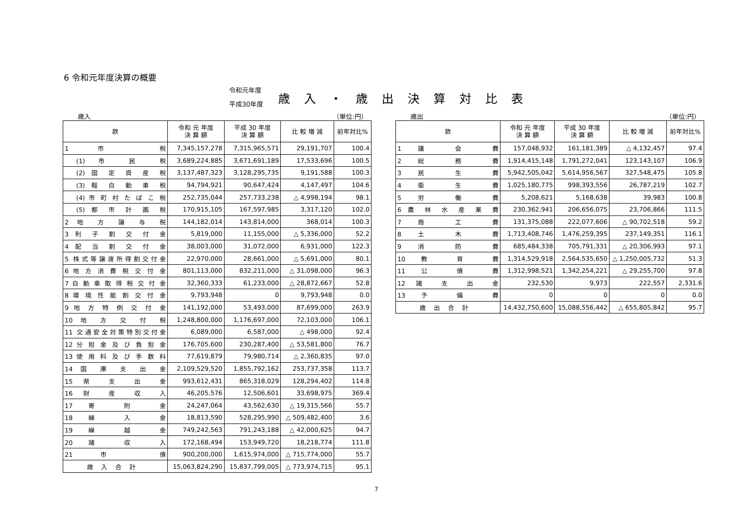6 令和元年度決算の概要
令和元年度
平成30年度
歳入・歳出決算対比表
歳入 （単位:円）
| 款 | 令和 元 年度 決 算 額 | 平成 30 年度 決 算 額 | 比 較 増 減 | 前年対比% |
| --- | --- | --- | --- | --- |
| 1 市 税 | 7,345,157,278 | 7,315,965,571 | 29,191,707 | 100.4 |
| (1) 市 民 税 | 3,689,224,885 | 3,671,691,189 | 17,533,696 | 100.5 |
| (2) 固 定 資 産 税 | 3,137,487,323 | 3,128,295,735 | 9,191,588 | 100.3 |
| (3) 軽 自 動 車 税 | 94,794,921 | 90,647,424 | 4,147,497 | 104.6 |
| (4) 市 町 村 た ば こ 税 | 252,735,044 | 257,733,238 | △ 4,998,194 | 98.1 |
| (5) 都 市 計 画 税 | 170,915,105 | 167,597,985 | 3,317,120 | 102.0 |
| 2 地 方 譲 与 税 | 144,182,014 | 143,814,000 | 368,014 | 100.3 |
| 3 利 子 割 交 付 金 | 5,819,000 | 11,155,000 | △ 5,336,000 | 52.2 |
| 4 配 当 割 交 付 金 | 38,003,000 | 31,072,000 | 6,931,000 | 122.3 |
| 5 株式等譲渡所得割交付金 | 22,970,000 | 28,661,000 | △ 5,691,000 | 80.1 |
| 6 地 方 消 費 税 交 付 金 | 801,113,000 | 832,211,000 | △ 31,098,000 | 96.3 |
| 7 自 動 車 取 得 税 交 付 金 | 32,360,333 | 61,233,000 | △ 28,872,667 | 52.8 |
| 8 環 境 性 能 割 交 付 金 | 9,793,948 | 0 | 9,793,948 | 0.0 |
| 9 地 方 特 例 交 付 金 | 141,192,000 | 53,493,000 | 87,699,000 | 263.9 |
| 10 地 方 交 付 税 | 1,248,800,000 | 1,176,697,000 | 72,103,000 | 106.1 |
| 11 交通安全対策特別交付金 | 6,089,000 | 6,587,000 | △ 498,000 | 92.4 |
| 12 分 担 金 及 び 負 担 金 | 176,705,600 | 230,287,400 | △ 53,581,800 | 76.7 |
| 13 使 用 料 及 び 手 数 料 | 77,619,879 | 79,980,714 | △ 2,360,835 | 97.0 |
| 14 国 庫 支 出 金 | 2,109,529,520 | 1,855,792,162 | 253,737,358 | 113.7 |
| 15 県 支 出 金 | 993,612,431 | 865,318,029 | 128,294,402 | 114.8 |
| 16 財 産 収 入 | 46,205,576 | 12,506,601 | 33,698,975 | 369.4 |
| 17 寄 附 金 | 24,247,064 | 43,562,630 | △ 19,315,566 | 55.7 |
| 18 繰 入 金 | 18,813,590 | 528,295,990 | △ 509,482,400 | 3.6 |
| 19 繰 越 金 | 749,242,563 | 791,243,188 | △ 42,000,625 | 94.7 |
| 20 諸 収 入 | 172,168,494 | 153,949,720 | 18,218,774 | 111.8 |
| 21 市 債 | 900,200,000 | 1,615,974,000 | △ 715,774,000 | 55.7 |
| 歳入合計 | 15,063,824,290 | 15,837,799,005 | △ 773,974,715 | 95.1 |
歳出 （単位:円）
| 款 | 令和 元 年度 決 算 額 | 平成 30 年度 決 算 額 | 比 較 増 減 | 前年対比% |
| --- | --- | --- | --- | --- |
| 1 議 会 費 | 157,048,932 | 161,181,389 | △ 4,132,457 | 97.4 |
| 2 総 務 費 | 1,914,415,148 | 1,791,272,041 | 123,143,107 | 106.9 |
| 3 民 生 費 | 5,942,505,042 | 5,614,956,567 | 327,548,475 | 105.8 |
| 4 衛 生 費 | 1,025,180,775 | 998,393,556 | 26,787,219 | 102.7 |
| 5 労 働 費 | 5,208,621 | 5,168,638 | 39,983 | 100.8 |
| 6 農 林 水 産 業 費 | 230,362,941 | 206,656,075 | 23,706,866 | 111.5 |
| 7 商 工 費 | 131,375,088 | 222,077,606 | △ 90,702,518 | 59.2 |
| 8 土 木 費 | 1,713,408,746 | 1,476,259,395 | 237,149,351 | 116.1 |
| 9 消 防 費 | 685,484,338 | 705,791,331 | △ 20,306,993 | 97.1 |
| 10 教 育 費 | 1,314,529,918 | 2,564,535,650 | △ 1,250,005,732 | 51.3 |
| 11 公 債 費 | 1,312,998,521 | 1,342,254,221 | △ 29,255,700 | 97.8 |
| 12 諸 支 出 金 | 232,530 | 9,973 | 222,557 | 2,331.6 |
| 13 予 備 費 | 0 | 0 | 0 | 0.0 |
| 歳出合計 | 14,432,750,600 | 15,088,556,442 | △ 655,805,842 | 95.7 |
7